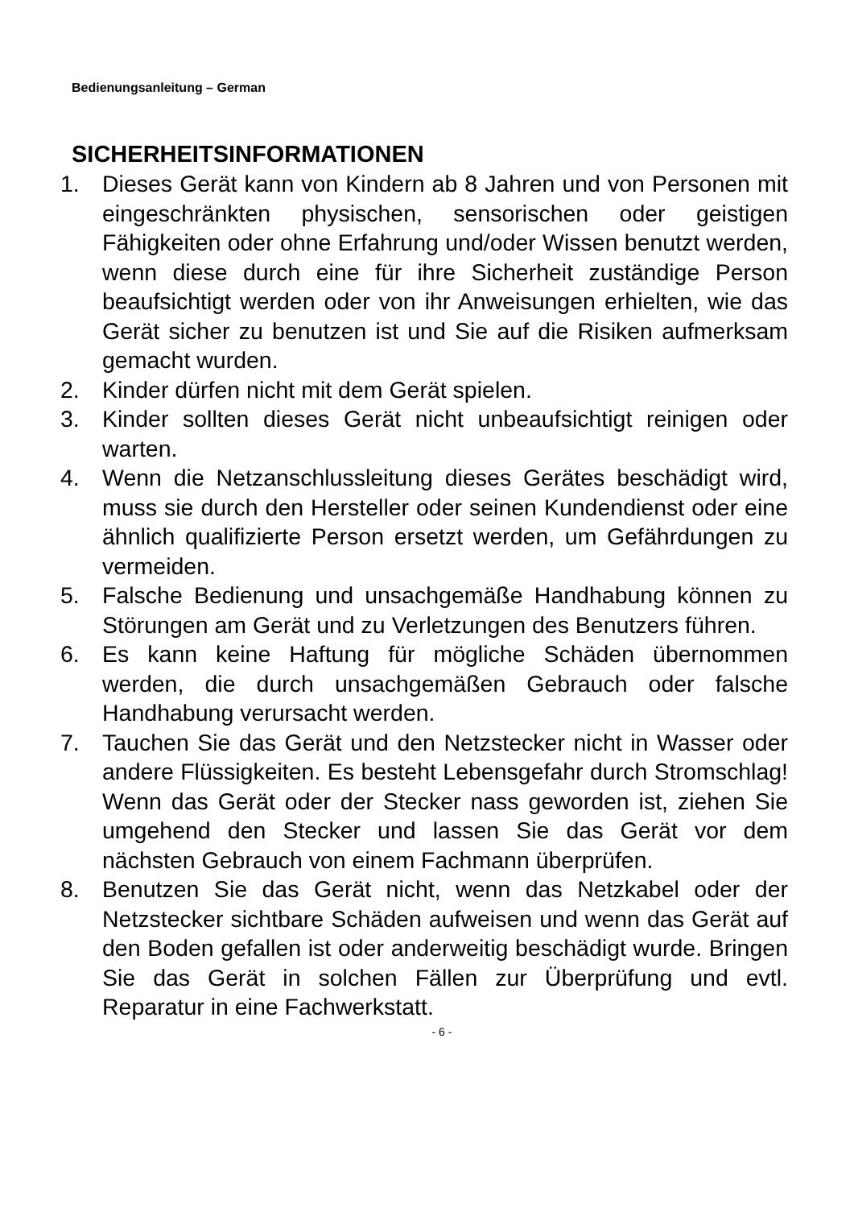Bedienungsanleitung – German
SICHERHEITSINFORMATIONEN
1. Dieses Gerät kann von Kindern ab 8 Jahren und von Personen mit eingeschränkten physischen, sensorischen oder geistigen Fähigkeiten oder ohne Erfahrung und/oder Wissen benutzt werden, wenn diese durch eine für ihre Sicherheit zuständige Person beaufsichtigt werden oder von ihr Anweisungen erhielten, wie das Gerät sicher zu benutzen ist und Sie auf die Risiken aufmerksam gemacht wurden.
2. Kinder dürfen nicht mit dem Gerät spielen.
3. Kinder sollten dieses Gerät nicht unbeaufsichtigt reinigen oder warten.
4. Wenn die Netzanschlussleitung dieses Gerätes beschädigt wird, muss sie durch den Hersteller oder seinen Kundendienst oder eine ähnlich qualifizierte Person ersetzt werden, um Gefährdungen zu vermeiden.
5. Falsche Bedienung und unsachgemäße Handhabung können zu Störungen am Gerät und zu Verletzungen des Benutzers führen.
6. Es kann keine Haftung für mögliche Schäden übernommen werden, die durch unsachgemäßen Gebrauch oder falsche Handhabung verursacht werden.
7. Tauchen Sie das Gerät und den Netzstecker nicht in Wasser oder andere Flüssigkeiten. Es besteht Lebensgefahr durch Stromschlag! Wenn das Gerät oder der Stecker nass geworden ist, ziehen Sie umgehend den Stecker und lassen Sie das Gerät vor dem nächsten Gebrauch von einem Fachmann überprüfen.
8. Benutzen Sie das Gerät nicht, wenn das Netzkabel oder der Netzstecker sichtbare Schäden aufweisen und wenn das Gerät auf den Boden gefallen ist oder anderweitig beschädigt wurde. Bringen Sie das Gerät in solchen Fällen zur Überprüfung und evtl. Reparatur in eine Fachwerkstatt.
- 6 -